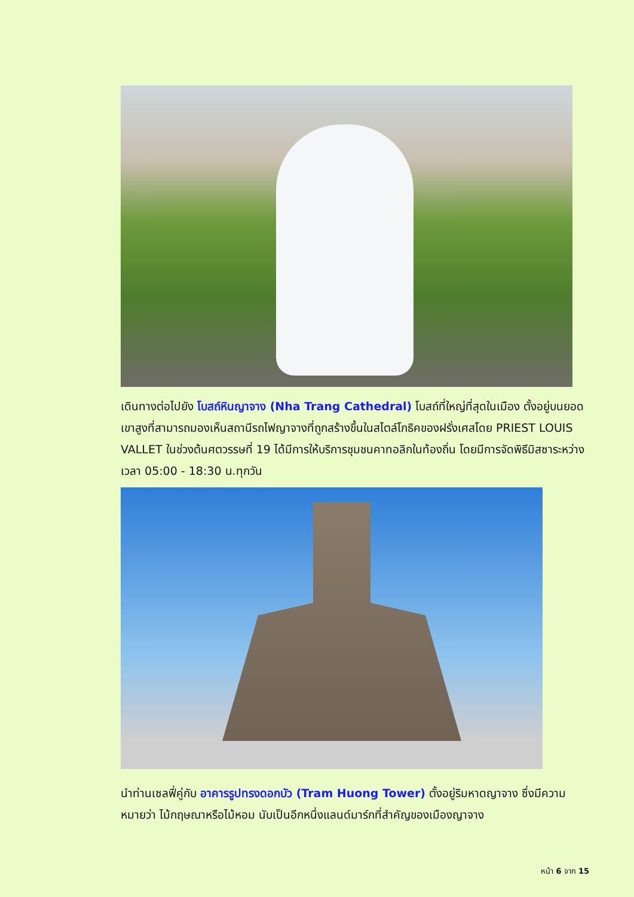เดินทางต่อไปยัง โบสถ์หินญาจาง (Nha Trang Cathedral) โบสถ์ที่ใหญ่ที่สุดในเมือง ตั้งอยู่บนยอดเขาสูงที่สามารถมองเห็นสถานีรถไฟญาจางที่ถูกสร้างขึ้นในสไตล์โกธิคของฝรั่งเศสโดย PRIEST LOUIS VALLET ในช่วงต้นศตวรรษที่ 19 ได้มีการให้บริการชุมชนคาทอลิกในท้องถิ่น โดยมีการจัดพิธีมิสซาระหว่างเวลา 05:00 - 18:30 น.ทุกวัน
นำท่านเซลฟี่คู่กับ อาคารรูปทรงดอกบัว (Tram Huong Tower) ตั้งอยู่ริมหาดญาจาง ซึ่งมีความหมายว่า ไม้กฤษณาหรือไม้หอม นับเป็นอีกหนึ่งแลนด์มาร์กที่สำคัญของเมืองญาจาง
หน้า 6 จาก 15